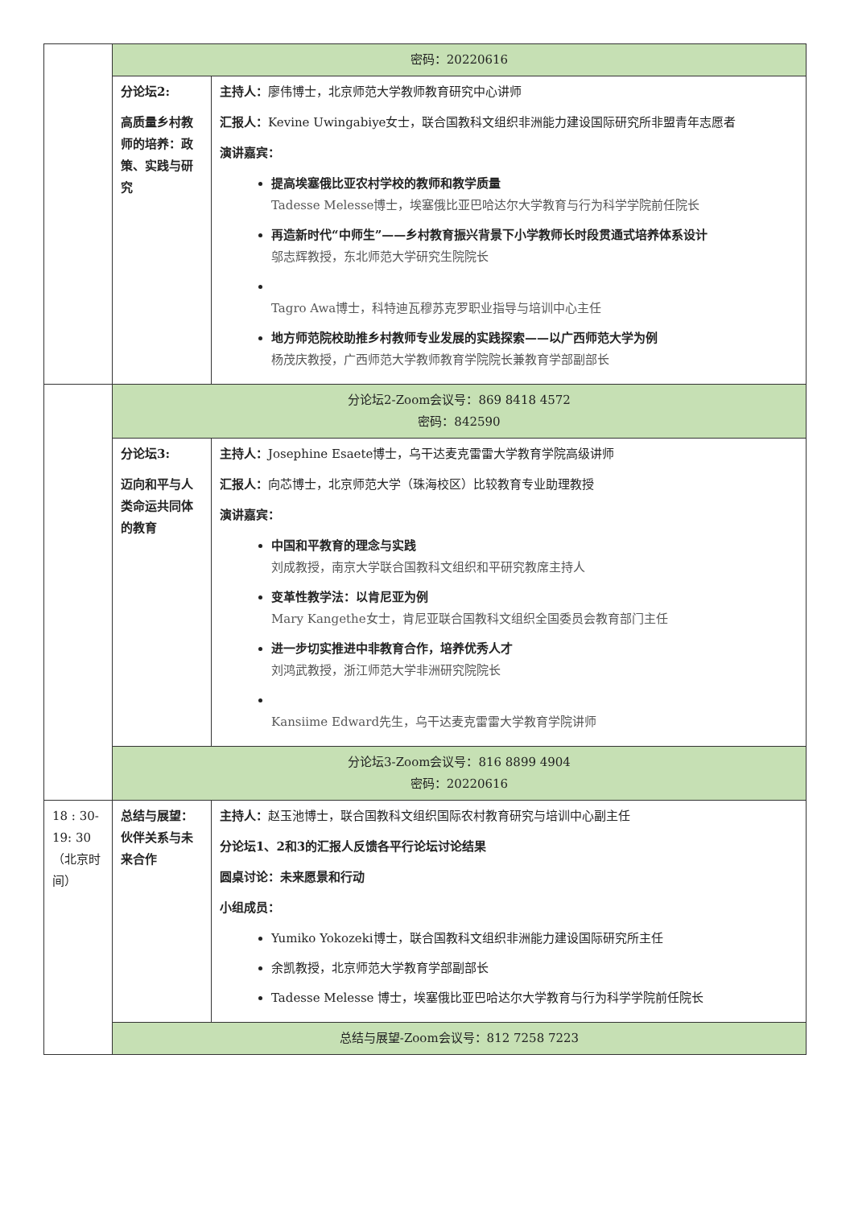| | 密码：20220616 | |
| | 分论坛2: 高质量乡村教师的培养：政策、实践与研究 | 主持人： 廖伟博士，北京师范大学教师教育研究中心讲师 汇报人： Kevine Uwingabiye女士，联合国教科文组织非洲能力建设国际研究所非盟青年志愿者 演讲嘉宾： 提高埃塞俄比亚农村学校的教师和教学质量 Tadesse Melesse博士，埃塞俄比亚巴哈达尔大学教育与行为科学学院前任院长 再造新时代“中师生”——乡村教育振兴背景下小学教师长时段贯通式培养体系设计 邬志辉教授，东北师范大学研究生院院长 Tagro Awa博士，科特迪瓦穆苏克罗职业指导与培训中心主任 地方师范院校助推乡村教师专业发展的实践探索——以广西师范大学为例 杨茂庆教授，广西师范大学教师教育学院院长兼教育学部副部长 |
| | 分论坛2-Zoom会议号：869 8418 4572 密码：842590 | |
| | 分论坛3: 迈向和平与人类命运共同体的教育 | 主持人： Josephine Esaete博士，乌干达麦克雷雷大学教育学院高级讲师 汇报人： 向芯博士，北京师范大学（珠海校区）比较教育专业助理教授 演讲嘉宾： 中国和平教育的理念与实践 刘成教授，南京大学联合国教科文组织和平研究教席主持人 变革性教学法：以肯尼亚为例 Mary Kangethe女士，肯尼亚联合国教科文组织全国委员会教育部门主任 进一步切实推进中非教育合作，培养优秀人才 刘鸿武教授，浙江师范大学非洲研究院院长 Kansiime Edward先生，乌干达麦克雷雷大学教育学院讲师 |
| | 分论坛3-Zoom会议号：816 8899 4904 密码：20220616 | |
| 18 : 30-19: 30 （北京时间） | 总结与展望：伙伴关系与未来合作 | 主持人： 赵玉池博士，联合国教科文组织国际农村教育研究与培训中心副主任 分论坛1、2和3的汇报人反馈各平行论坛讨论结果 圆桌讨论：未来愿景和行动 小组成员： Yumiko Yokozeki博士，联合国教科文组织非洲能力建设国际研究所主任 余凯教授，北京师范大学教育学部副部长 Tadesse Melesse 博士，埃塞俄比亚巴哈达尔大学教育与行为科学学院前任院长 |
| | 总结与展望-Zoom会议号：812 7258 7223 | |